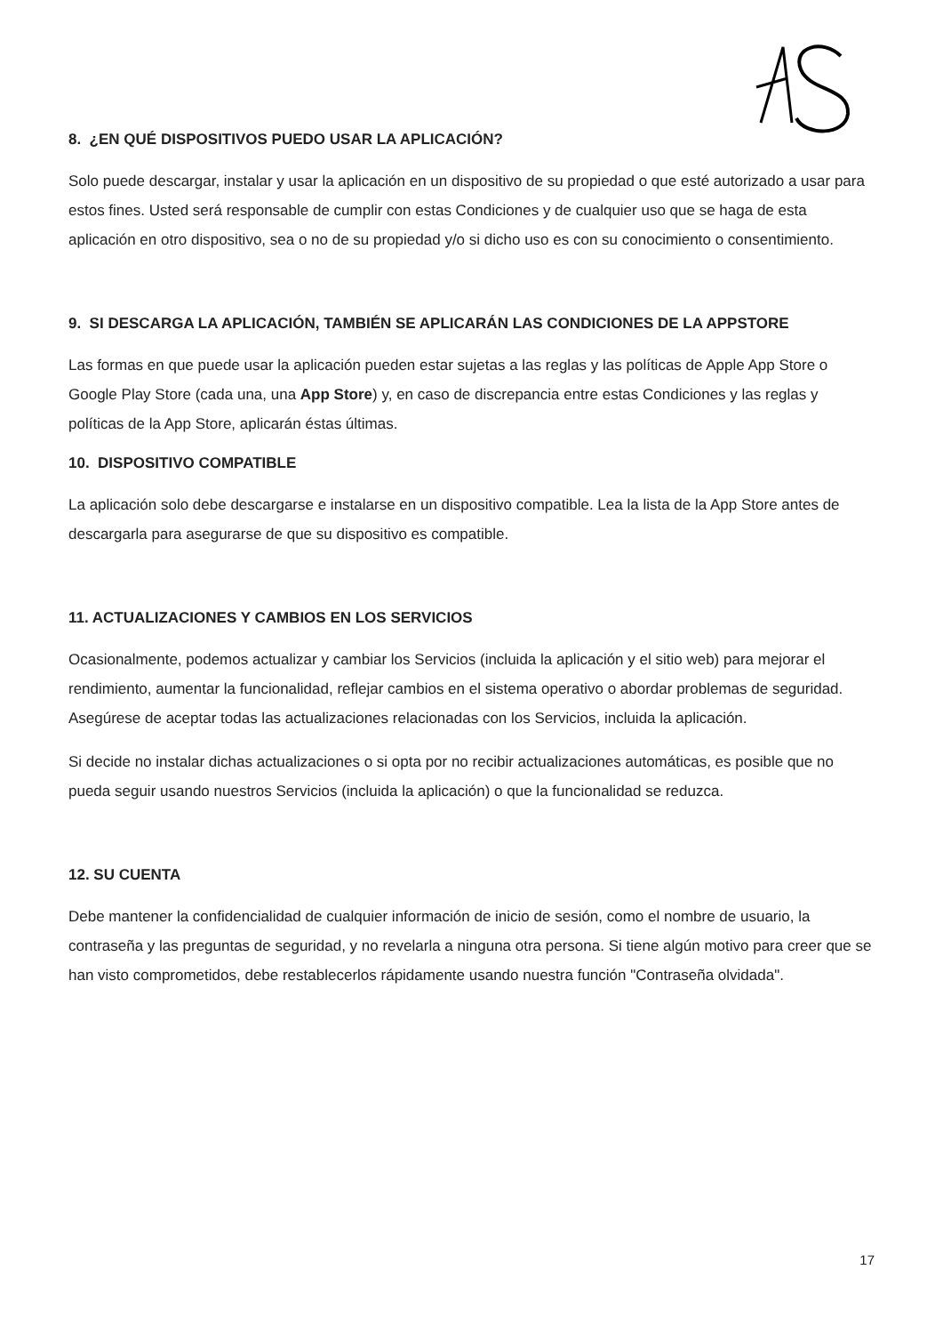8. ¿EN QUÉ DISPOSITIVOS PUEDO USAR LA APLICACIÓN?
Solo puede descargar, instalar y usar la aplicación en un dispositivo de su propiedad o que esté autorizado a usar para estos fines. Usted será responsable de cumplir con estas Condiciones y de cualquier uso que se haga de esta aplicación en otro dispositivo, sea o no de su propiedad y/o si dicho uso es con su conocimiento o consentimiento.
9. SI DESCARGA LA APLICACIÓN, TAMBIÉN SE APLICARÁN LAS CONDICIONES DE LA APPSTORE
Las formas en que puede usar la aplicación pueden estar sujetas a las reglas y las políticas de Apple App Store o Google Play Store (cada una, una App Store) y, en caso de discrepancia entre estas Condiciones y las reglas y políticas de la App Store, aplicarán éstas últimas.
10. DISPOSITIVO COMPATIBLE
La aplicación solo debe descargarse e instalarse en un dispositivo compatible. Lea la lista de la App Store antes de descargarla para asegurarse de que su dispositivo es compatible.
11. ACTUALIZACIONES Y CAMBIOS EN LOS SERVICIOS
Ocasionalmente, podemos actualizar y cambiar los Servicios (incluida la aplicación y el sitio web) para mejorar el rendimiento, aumentar la funcionalidad, reflejar cambios en el sistema operativo o abordar problemas de seguridad. Asegúrese de aceptar todas las actualizaciones relacionadas con los Servicios, incluida la aplicación.
Si decide no instalar dichas actualizaciones o si opta por no recibir actualizaciones automáticas, es posible que no pueda seguir usando nuestros Servicios (incluida la aplicación) o que la funcionalidad se reduzca.
12. SU CUENTA
Debe mantener la confidencialidad de cualquier información de inicio de sesión, como el nombre de usuario, la contraseña y las preguntas de seguridad, y no revelarla a ninguna otra persona. Si tiene algún motivo para creer que se han visto comprometidos, debe restablecerlos rápidamente usando nuestra función "Contraseña olvidada".
17